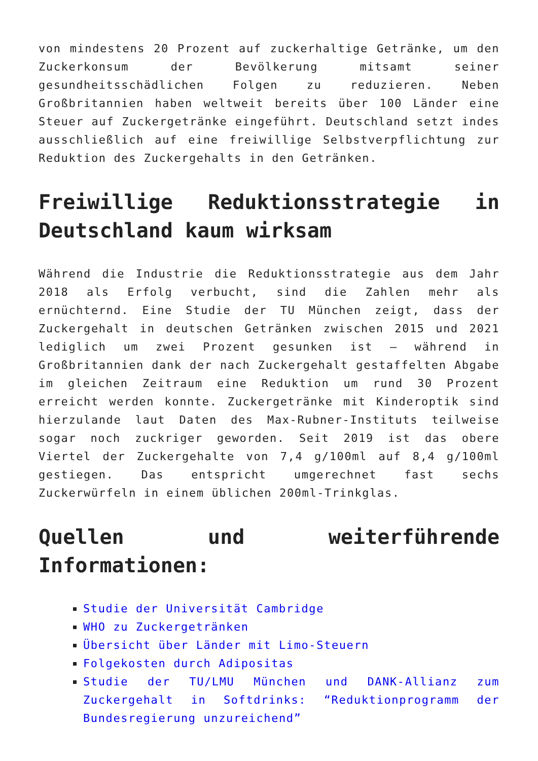von mindestens 20 Prozent auf zuckerhaltige Getränke, um den Zuckerkonsum der Bevölkerung mitsamt seiner gesundheitsschädlichen Folgen zu reduzieren. Neben Großbritannien haben weltweit bereits über 100 Länder eine Steuer auf Zuckergetränke eingeführt. Deutschland setzt indes ausschließlich auf eine freiwillige Selbstverpflichtung zur Reduktion des Zuckergehalts in den Getränken.
Freiwillige Reduktionsstrategie in Deutschland kaum wirksam
Während die Industrie die Reduktionsstrategie aus dem Jahr 2018 als Erfolg verbucht, sind die Zahlen mehr als ernüchternd. Eine Studie der TU München zeigt, dass der Zuckergehalt in deutschen Getränken zwischen 2015 und 2021 lediglich um zwei Prozent gesunken ist – während in Großbritannien dank der nach Zuckergehalt gestaffelten Abgabe im gleichen Zeitraum eine Reduktion um rund 30 Prozent erreicht werden konnte. Zuckergetränke mit Kinderoptik sind hierzulande laut Daten des Max-Rubner-Instituts teilweise sogar noch zuckriger geworden. Seit 2019 ist das obere Viertel der Zuckergehalte von 7,4 g/100ml auf 8,4 g/100ml gestiegen. Das entspricht umgerechnet fast sechs Zuckerwürfeln in einem üblichen 200ml-Trinkglas.
Quellen und weiterführende Informationen:
Studie der Universität Cambridge
WHO zu Zuckergetränken
Übersicht über Länder mit Limo-Steuern
Folgekosten durch Adipositas
Studie der TU/LMU München und DANK-Allianz zum Zuckergehalt in Softdrinks: “Reduktionprogramm der Bundesregierung unzureichend”